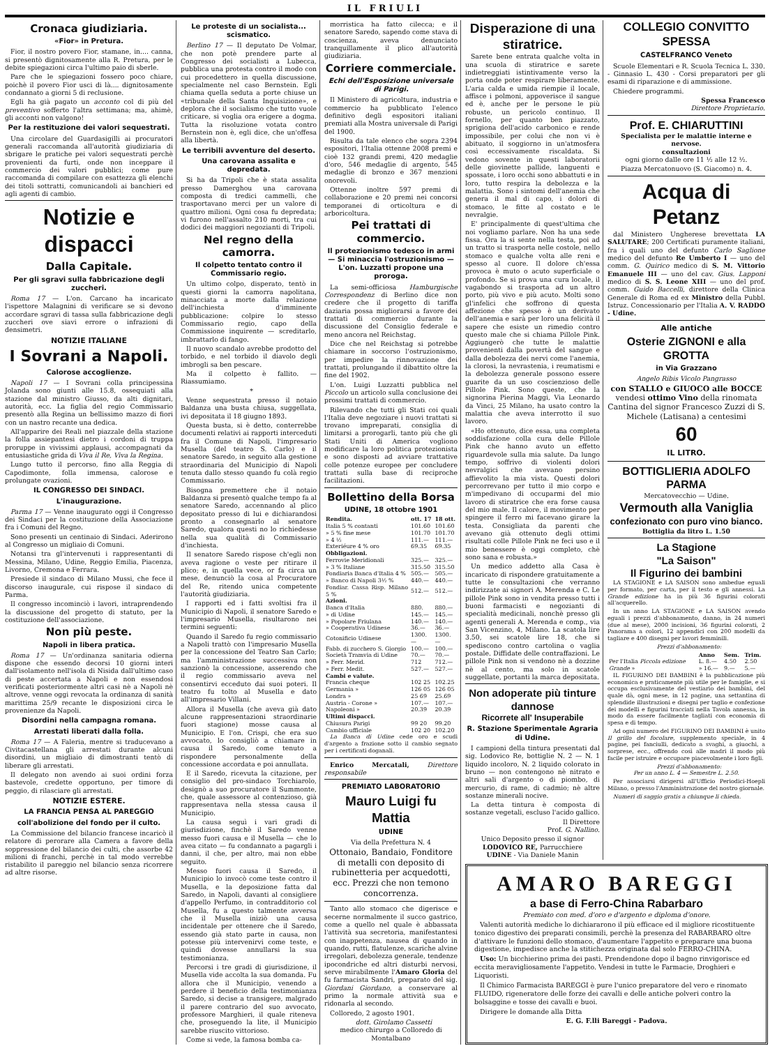IL FRIULI
Cronaca giudiziaria.
«Fior» in Pretura.
Fior, il nostro povero Fior, stamane, in.... canna, si presentò dignitosamente alla R. Pretura, per le debite spiegazioni circa l'ultimo paio di sberle.
Pare che le spiegazioni fossero poco chiare, poichè il povero Fior usci di là.... dignitosamente condannato a giorni 5 di reclusione.
Egli ha già pagato un acconto col di più del preventivo sofferto l'altra settimana; ma, ahimè, gli acconti non valgono!
Per la restituzione dei valori sequestrati.
Una circolare del Guardasigilli ai procuratori generali raccomanda all'autorità giudiziaria di sbrigare le pratiche pei valori sequestrati perchè provenienti da furti, onde non inceppare il commercio dei valori pubblici; come pure raccomanda di compilare con esattezza gli elenchi dei titoli sottratti, comunicandoli ai banchieri ed agli agenti di cambio.
Notizie e dispacci
Dalla Capitale.
Per gli sgravi sulla fabbricazione degli zuccheri.
Roma 17 — L'on. Carcano ha incaricato l'ispettore Malagnini di verificare se si devono accordare sgravi di tassa sulla fabbricazione degli zuccheri ove siavi errore o infrazioni di densimetri.
NOTIZIE ITALIANE
I Sovrani a Napoli.
Calorose accoglienze.
Napoli 17 — I Sovrani colla principessina Jolanda sono giunti alle 15.8, ossequiati alla stazione dal ministro Giusso, da alti dignitari, autorità, ecc. La figlia del regio Commissario presentò alla Regina un bellissimo mazzo di fiori con un nastro recante una dedica.
All'apparire dei Reali nel piazzale della stazione la folla assiepantesi dietro i cordoni di truppa proruppe in vivissimi applausi, accompagnati da entusiastiche grida di Viva il Re, Viva la Regina.
Lungo tutto il percorso, fino alla Reggia di Capodimonte, folla immensa, calorose e prolungate ovazioni.
IL CONGRESSO DEI SINDACI.
L'inaugurazione.
Parma 17 — Venne inaugurato oggi il Congresso dei Sindaci per la costituzione della Associazione fra i Comuni del Regno.
Sono presenti un centinaio di Sindaci. Aderirono al Congresso un migliaio di Comuni.
Notansi tra gl'intervenuti i rappresentanti di Messina, Milano, Udine, Reggio Emilia, Piacenza, Livorno, Cremona e Ferrara.
Presiede il sindaco di Milano Mussi, che fece il discorso inaugurale, cui rispose il sindaco di Parma.
Il congresso incominciò i lavori, intraprendendo la discussione del progetto di statuto, per la costituzione dell'associazione.
Non più peste.
Napoli in libera pratica.
Roma 17 — Un'ordinanza sanitaria odierna dispone che essendo decorsi 10 giorni interi dall'isolamento nell'isola di Nisida dall'ultimo caso di peste accertata a Napoli e non essendosi verificati posteriormente altri casi nè a Napoli nè altrove, venne oggi revocata la ordinanza di sanità marittima 25/9 recante le disposizioni circa le provenienze da Napoli.
Disordini nella campagna romana.
Arrestati liberati dalla folla.
Roma 17 — A Faleria, mentre si traducevano a Civitacastellana gli arrestati durante alcuni disordini, un migliaio di dimostranti tentò di liberare gli arrestati.
Il delegato non avendo ai suoi ordini forza bastevole, credette opportuno, per timore di peggio, di rilasciare gli arrestati.
NOTIZIE ESTERE.
LA FRANCIA PENSA AL PAREGGIO
coll'abolizione del fondo per il culto.
La Commissione del bilancio francese incaricò il relatore di perorare alla Camera a favore della soppressione del bilancio dei culti, che assorbe 42 milioni di franchi, perchè in tal modo verrebbe ristabilito il pareggio nel bilancio senza ricorrere ad altre risorse.
Le proteste di un socialista... scismatico.
Berlino 17 — Il deputato De Volmar, che non potè prendere parte al Congresso dei socialisti a Lubecca, pubblica una protesta contro il modo con cui procedettero in quella discussione, specialmente nel caso Bernstein. Egli chiama quella seduta a porte chiuse un «tribunale della Santa Inquisizione», e deplora che il socialismo che tutto vuole criticare, si voglia ora erigere a dogma. Tutta la risoluzione votata contro Bernstein non è, egli dice, che un'offesa alla libertà.
Le terribili avventure del deserto.
Una carovana assalita e depredata.
Si ha da Tripoli che è stata assalita presso Damerghou una carovana composta di tredici cammelli, che trasportavano merci per un valore di quattro milioni. Ogni cosa fu depredata; vi furono nell'assalto 210 morti, tra cui dodici dei maggiori negozianti di Tripoli.
Nel regno della camorra.
Il colpetto tentato contro il Commissario regio.
Un ultimo colpo, disperato, tentò in questi giorni la camorra napolitana, minacciata a morte dalla relazione dell'inchiesta d'imminente pubblicazione: colpire lo stesso Commissario regio, capo della Commissione inquirente — screditarlo, imbrattarlo di fango.
Il nuovo scandalo avrebbe prodotto del torbido, e nel torbido il diavolo degli imbrogli sa ben pescare.
Ma il colpetto è fallito. — Riassumiamo.
*
Venne sequestrata presso il notaio Baldanza una busta chiusa, suggellata, ivi depositata il 18 giugno 1893.
Questa busta, si è detto, conterrebbe documenti relativi ai rapporti interceduti fra il Comune di Napoli, l'impresario Musella (del teatro S. Carlo) e il senatore Saredo, in seguito alla gestione straordinaria del Municipio di Napoli tenuta dallo stesso quando fu colà regio Commissario.
Bisogna premettere che il notaio Baldanza si presentò qualche tempo fa al senatore Saredo, accennando al plico depositato presso di lui e dichiarandosi pronto a consegnarlo al senatore Saredo, qualora questi no lo richiedesse nella sua qualità di Commissario d'inchiesta.
Il senatore Saredo rispose ch'egli non aveva ragione o veste per ritirare il plico; e, in quella vece, or fa circa un mese, denunciò la cosa al Procuratore del Re, ritendo unica competente l'autorità giudiziaria.
I rapporti ed i fatti svoltisi fra il Municipio di Napoli, il senatore Saredo e l'impresario Musella, risultarono nei termini seguenti:
Quando il Saredo fu regio commissario a Napoli trattò con l'impresario Musella per la concessione del Teatro San Carlo; ma l'amministrazione successiva non sanzionò la concessione, asserendo che il regio commissario aveva nel consentirvi ecceduto dai suoi poteri. Il teatro fu tolto al Musella e dato all'impresario Villani.
Allora il Musella (che aveva già dato alcune rappresentazioni straordinarie fuori stagione) mosse causa al Municipio. E l'on. Crispi, che era suo avvocato, lo consigliò a chiamare in causa il Saredo, come tenuto a rispondere personalmente della concessione accordata e poi annullata.
E il Saredo, ricevuta la citazione, per consiglio del pro-sindaco Torchiarolo, designò a suo procuratore il Summonte, che, quale assessore al contenzioso, già rappresentava nella stessa causa il Municipio.
La causa seguì i vari gradi di giurisdizione, finchè il Saredo venne messo fuori causa e il Musella — che lo avea citato — fu condannato a pagargli i danni, il che, per altro, mai non ebbe seguito.
Messo fuori causa il Saredo, il Municipio lo invocò come teste contro il Musella, e la deposizione fatta dal Saredo, in Napoli, davanti al consigliere d'appello Perfumo, in contradditorio col Musella, fu a questo talmente avversa che il Musella iniziò una causa incidentale per ottenere che il Saredo, essendo già stato parte in causa, non potesse più intervenirvi come teste, e quindi dovesse annullarsi la sua testimonianza.
Percorsi i tre gradi di giurisdizione, il Musella vide accolta la sua domanda. Fu allora che il Municipio, venendo a perdere il beneficio della testimonianza Saredo, si decise a transigere, malgrado il parere contrario del suo avvocato, professore Marghieri, il quale riteneva che, proseguendo la lite, il Municipio sarebbe riuscito vittorioso.
Come si vede, la famosa bomba ca-
morristica ha fatto cilecca; e il senatore Saredo, sapendo come stava di coscienza, aveva denunciato tranquillamente il plico all'autorità giudiziaria.
Corriere commerciale.
Echi dell'Esposizione universale di Parigi.
Il Ministero di agricoltura, industria e commercio ha pubblicato l'elenco definitivo degli espositori italiani premiati alla Mostra universale di Parigi del 1900.
Risulta da tale elenco che sopra 2394 espositori, l'Italia ottenne 2008 premi e cioè 132 grandi premi, 420 medaglie d'oro, 546 medaglie di argento, 545 medaglie di bronzo e 367 menzioni onorevoli.
Ottenne inoltre 597 premi di collaborazione e 20 premi nei concorsi temporanei di orticoltura e di arboricoltura.
Pei trattati di commercio.
Il protezionismo tedesco in armi — Si minaccia l'ostruzionismo — L'on. Luzzatti propone una proroga.
La semi-officiosa Hamburgische Correspondenz di Berlino dice non credere che il progetto di tariffa daziaria possa migliorarsi a favore dei trattati di commercio durante la discussione del Consiglio federale e meno ancora nel Reichstag.
Dice che nel Reichstag si potrebbe chiamare in soccorso l'ostruzionismo, per impedire la rinnovazione dei trattati, prolungando il dibattito oltre la fine del 1902.
L'on. Luigi Luzzatti pubblica nel Piccolo un articolo sulla conclusione dei prossimi trattati di commercio.
Rilevando che tutti gli Stati coi quali l'Italia deve negoziare i nuovi trattati si trovano impreparati, consiglia di limitarsi a prorogarli, tanto più che gli Stati Uniti di America vogliono modificare la loro politica protezionista e sono disposti ad avviare trattative colle potenze europee per concludere trattati sulla base di reciproche facilitazioni.
Bollettino della Borsa
UDINE, 18 ottobre 1901
| Rendita. | ott. 17 | 18 ott. |
| --- | --- | --- |
| Italia 5 % contanti | 101.60 | 101.60 |
| » 5 % fine mese | 101.70 | 101.70 |
| » 4 ½ | 111.— | 111.— |
| Exteriéure 4 % oro | 69.35 | 69.35 |
| Obbligazioni. | | |
| Ferrovie Meridionali | 325.— | 325.— |
| » 3 % Italiane | 315.50 | 315.50 |
| Fondiaria Banca d'Italia 4 % | 505.— | 505.— |
| » Banco di Napoli 3½ % | 440.— | 440.— |
| Fondiar. Cassa Risp. Milano 5 % | 512.— | 512.— |
| Azioni. | | |
| Banca d'Italia | 880. | 880.— |
| » di Udine | 145.— | 145.— |
| » Popolare Friulana | 140.— | 140.— |
| » Cooperativa Udinese | 36.— | 36.— |
| Cotonificio Udinese | 1300.— | 1300.— |
| Fabb. di zucchero S. Giorgio | 100.— | 100.— |
| Società Tramvia di Udine | 70.— | 70.— |
| » Ferr. Merid. | 712 | 712.— |
| » Ferr. Medit. | 527.— | 527.— |
| Cambi e valute. | | |
| Francia cheque | 102 25 | 102.25 |
| Germania » | 126 05 | 126 05 |
| Londra » | 25 69 | 25.69 |
| Austria - Corone » | 107.— | 107.— |
| Napoleoni » | 20.39 | 20.39 |
| Ultimi dispacci. | | |
| Chiusura Parigi | 99 20 | 99.20 |
| Cambio ufficiale | 102 20 | 102.20 |
La Banca di Udine cede oro e scudi d'argento a frazione sotto il cambio segnato per i certificati doganali.
Enrico Mercatali, Direttore responsabile
PREMIATO LABORATORIO
Mauro Luigi fu Mattia
UDINE
Via della Prefettura N. 4
Ottonaio, Bandaio, Fonditore di metalli con deposito di rubinetteria per acquedotti, ecc. Prezzi che non temono concorrenza.
Tanto allo stomaco che digerisce e secerne normalmente il succo gastrico, come a quello nel quale è abbassata l'attività sua secretoria, manifestantesi con inappetenza, nausea di quando in quando, rutti, flatulenze, scariche alvine irregolari, debolezza generale, tendenze ipocondriche ed altri disturbi nervosi, serve mirabilmente l'Amaro Gloria del fu farmacista Sandri, preparato del sig. Giordani Giordano, a conservare al primo la normale attività sua e ridonarla al secondo.
Colloredo, 2 agosto 1901.
dott. Girolamo Cassetti
medico chirurgo a Colloredo di Montalbano
Disperazione di una stiratrice.
Sarete bene entrata qualche volta in una scuola di stiratrice e sarete indietreggiati istintivamente verso la porta onde poter respirare liberamente. L'aria calda e umida riempie il locale, affisce i polmoni, appoverisce il sangue ed è, anche per le persone le più robuste, un pericolo continuo. Il fornello, per quanto ben piazzato, sprigiona dell'acido carbonico e rende impossibile, per colui che non vi è abituato, il soggiorno in un'atmosfera così eccessivamente riscaldata. Si vedono sovente in questi laboratorii delle giovinette pallide, languenti e spossate, i loro occhi sono abbattuti e in loro, tutto respira la debolezza e la malattia. Sono i sintomi dell'anemia che genera il mal di capo, i dolori di stomaco, le fitte al costato e le nevralgie.
E' principalmente di quest'ultima che noi vogliamo parlare. Non ha una sede fissa. Ora la si sente nella testa, poi ad un tratto si trasporta nelle costole, nello stomaco e qualche volta alle reni e spesso al cuore. Il dolore ch'essa provoca è muto o acuto superficiale o profondo. Se si prova una cura locale, il vagabondo si trasporta ad un altro porto, più vivo e più acuto. Molti sono gl'infelici che soffrono di questa affezione che spesso è un derivato dell'anemia e sarà per loro una felicità il sapere che esiste un rimedio contro questo male che si chiama Pillole Pink. Aggiungerò che tutte le malattie provenienti dalla povertà del sangue e dalla debolezza dei nervi come l'anemia, la clorosi, la nevrastenia, i reumatismi e la debolezza generale possono essere guarite da un uso coscienzioso delle Pillole Pink. Sono queste, che la signorina Pierina Maggi, Via Leonardo da Vinci, 25 Milano, ha usato contro la malattia che aveva interrotto il suo lavoro.
«Ho ottenuto, dice essa, una completa soddisfazione colla cura delle Pillole Pink che hanno avuto un effetto riguardevole sulla mia salute. Da lungo tempo, soffrivo di violenti dolori nevralgici che avevano persino affievolito la mia vista. Questi dolori percorrevano per tutto il mio corpo e m'impedivano di occuparmi del mio lavoro di stiratrice che era forse causa del mio male. Il calore, il movimento per spingere il ferro mi facevano girare la testa. Consigliata da parenti che avevano già ottenuto degli ottimi risultati colle Pillole Pink ne feci uso e il mio benessere è oggi completo, chè sono sana e robusta.»
Un medico addetto alla Casa è incaricato di rispondere gratuitamente a tutte le consultazioni che verranno indirizzate ai signori A. Merenda e C. Le pillole Pink sono in vendita presso tutti i buoni farmacisti e negozianti di specialità medicinali, nonchè presso gli agenti generali A. Merenda e comp., via San Vicenzino, 4, Milano. La scatola lire 3.50, sei scatole lire 18, che si spediscono contro cartolina o vaglia postale. Diffidate delle contraffazioni. Le pillole Pink non si vendono nè a dozzine nè al cento, ma solo in scatole suggellate, portanti la marca depositata.
Non adoperate più tinture dannose
Ricorrete all' Insuperabile
R. Stazione Sperimentale Agraria di Udine.
I campioni della tintura presentati dal sig. Lodovico Re, bottiglie N. 2 — N. 1 liquido incoloro, N. 2 liquido colorato in bruno — non contengono nè nitrato e altri sali d'argento o di piombo, di mercurio, di rame, di cadmio; nè altre sostanze minerali nocive.
La detta tintura è composta di sostanze vegetali, escluso l'acido gallico.
Il Direttore
Prof. G. Nallino.
Unico Deposito presso il signor
LODOVICO RE, Parrucchiere
UDINE - Via Daniele Manin
COLLEGIO CONVITTO SPESSA
CASTELFRANCO Veneto
Scuole Elementari e R. Scuola Tecnica L. 330. - Ginnasio L. 430 - Corsi preparatori per gli esami di riparazione e di ammissione.
Chiedere programmi.
Spessa Francesco
Direttore Proprietario.
Prof. E. CHIARUTTINI
Specialista per le malattie interne e nervose.
consultazioni
ogni giorno dalle ore 11 ½ alle 12 ½.
Piazza Mercatonuovo (S. Giacomo) n. 4.
Acqua di Petanz
dal Ministero Ungherese brevettata LA SALUTARE; 200 Certificati puramente italiani, fra i quali uno del defunto Carlo Saglione medico del defunto Re Umberto I — uno del comm. G. Quirico medico di S. M. Vittorio Emanuele III — uno del cav. Gius. Lapponi medico di S. S. Leone XIII — uno del prof. comm. Guido Baccelli, direttore della Clinica Generale di Roma ed ex Ministro della Pubbl. Istruz. Concessionario per l'Italia A. V. RADDO - Udine.
Alle antiche
Osterie ZIGNONI e alla GROTTA
in Via Grazzano
Angelo Ribis Vicolo Pangrasso
con STALLO e GIUOCO alle BOCCE
vendesi ottimo Vino della rinomata Cantina del signor Francesco Zuzzi di S. Michele (Latisana) a centesimi
60
IL LITRO.
BOTTIGLIERIA ADOLFO PARMA
Mercatovecchio — Udine.
Vermouth alla Vaniglia
confezionato con puro vino bianco.
Bottiglia da litro L. 1.50
La Stagione
"La Saison"
Il Figurino dei bambini
LA STAGIONE e LA SAISON sono ambedue eguali per formato, per carta, per il testo e gli annessi. La Grande edizione ha in più 36 figurini colorati all'acquerello.
In un anno LA STAGIONE e LA SAISON avendo eguali i prezzi d'abbonamento, danno, in 24 numeri (due al mese), 2000 incisioni, 36 figurini colorati, 2 Panorama a colori, 12 appendici con 200 modelli da tagliare e 400 disegni per lavori femminili.
Prezzi d'abbonamento:
| | Anno | Sem. | Trim. |
| --- | --- | --- | --- |
| Per l'Italia Piccola edizione | L. 8.— | 4.50 | 2.50 |
| Grande » | » 16.— | 9.— | 5.— |
IL FIGURINO DEI BAMBINI è la pubblicazione più economica e praticamente più utile per le famiglie, e si occupa esclusivamente del vestiario dei bambini, del quale dà, ogni mese, in 12 pagine, una settantina di splendide illustrazioni e disegni per taglio e confezione dei modelli e figurini tracciati nella Tavola annessa, in modo da essere facilmente tagliati con economia di spesa e di tempo.
Ad ogni numero del FIGURINO DEI BAMBINI è unito Il grillo del focolare, supplemento speciale, in 4 pagine, pei fanciulli, dedicato a svaghi, a giuochi, a sorprese, ecc., offrendo così alle madri il modo più facile per istruire e occupare piacevolmente i loro figli.
Prezzi d'abbonamento:
Per un anno L. 4 — Semestre L. 2.50.
Per associarsi dirigersi all'Ufficio Periodici-Hoepli Milano, o presso l'Amministrazione del nostro giornale.
Numeri di saggio gratis a chiunque li chieda.
AMARO BAREGGI
a base di Ferro-China Rabarbaro
Premiato con med. d'oro e d'argento e diploma d'onore.
Valenti autorità mediche lo dichiararono il più efficace ed il migliore ricostituente tonico digestivo dei preparati consimili, perchè la presenza del RABARBARO oltre d'attivare le funzioni dello stomaco, d'aumentare l'appetito e preparare una buona digestione, impedisce anche la stitichezza originata dal solo FERRO-CHINA.
Uso: Un bicchierino prima dei pasti. Prendendone dopo il bagno rinvigorisce ed eccita meravigliosamente l'appetito. Vendesi in tutte le Farmacie, Droghieri e Liquoristi.
Il Chimico Farmacista BAREGGI è pure l'unico preparatore del vero e rinomato FLUIDO, rigeneratore delle forze dei cavalli e delle antiche polveri contro la bolsaggine e tosse dei cavalli e buoi.
Dirigere le domande alla Ditta
E. G. F.lli Bareggi - Padova.